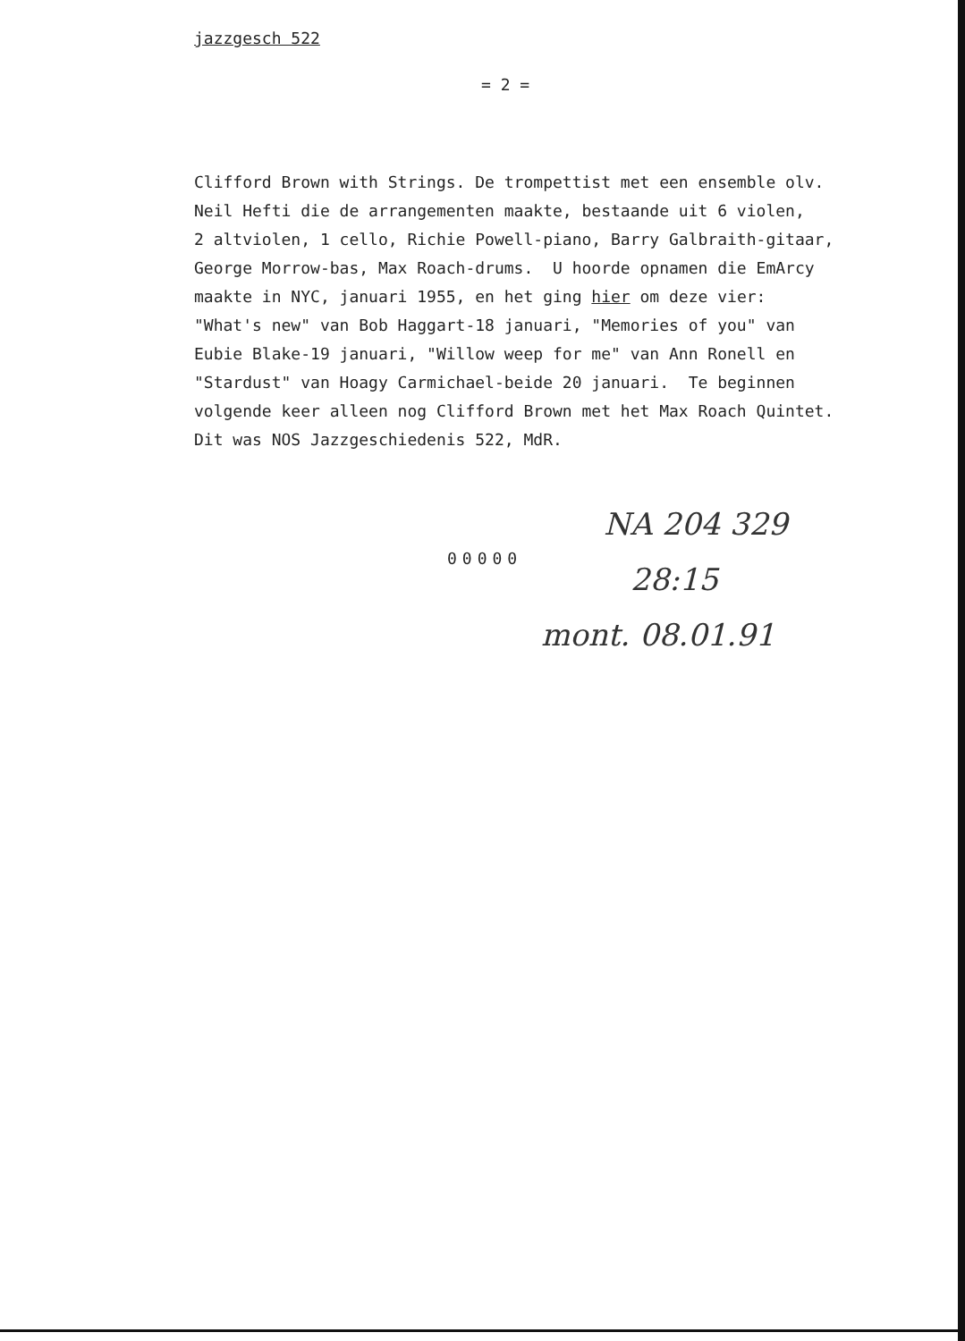jazzgesch 522
= 2 =
Clifford Brown with Strings. De trompettist met een ensemble olv. Neil Hefti die de arrangementen maakte, bestaande uit 6 violen, 2 altviolen, 1 cello, Richie Powell-piano, Barry Galbraith-gitaar, George Morrow-bas, Max Roach-drums. U hoorde opnamen die EmArcy maakte in NYC, januari 1955, en het ging hier om deze vier: "What's new" van Bob Haggart-18 januari, "Memories of you" van Eubie Blake-19 januari, "Willow weep for me" van Ann Ronell en "Stardust" van Hoagy Carmichael-beide 20 januari. Te beginnen volgende keer alleen nog Clifford Brown met het Max Roach Quintet. Dit was NOS Jazzgeschiedenis 522, MdR.
00000
NA 204 329
28:15
mont. 08.01.91